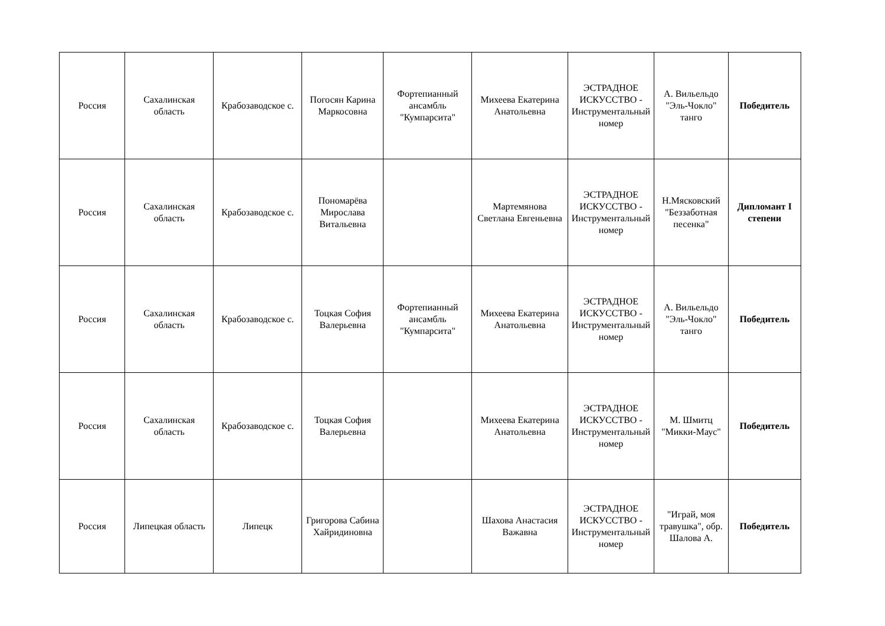| Россия | Сахалинская область | Крабозаводское с. | Погосян Карина Маркосовна | Фортепианный ансамбль "Кумпарсита" | Михеева Екатерина Анатольевна | ЭСТРАДНОЕ ИСКУССТВО - Инструментальный номер | А. Вильельдо "Эль-Чокло" танго | Победитель |
| Россия | Сахалинская область | Крабозаводское с. | Пономарёва Мирослава Витальевна | | Мартемянова Светлана Евгеньевна | ЭСТРАДНОЕ ИСКУССТВО - Инструментальный номер | Н.Мясковский "Беззаботная песенка" | Дипломант I степени |
| Россия | Сахалинская область | Крабозаводское с. | Тоцкая София Валерьевна | Фортепианный ансамбль "Кумпарсита" | Михеева Екатерина Анатольевна | ЭСТРАДНОЕ ИСКУССТВО - Инструментальный номер | А. Вильельдо "Эль-Чокло" танго | Победитель |
| Россия | Сахалинская область | Крабозаводское с. | Тоцкая София Валерьевна | | Михеева Екатерина Анатольевна | ЭСТРАДНОЕ ИСКУССТВО - Инструментальный номер | М. Шмитц "Микки-Маус" | Победитель |
| Россия | Липецкая область | Липецк | Григорова Сабина Хайридиновна | | Шахова Анастасия Важавна | ЭСТРАДНОЕ ИСКУССТВО - Инструментальный номер | "Играй, моя травушка", обр. Шалова А. | Победитель |